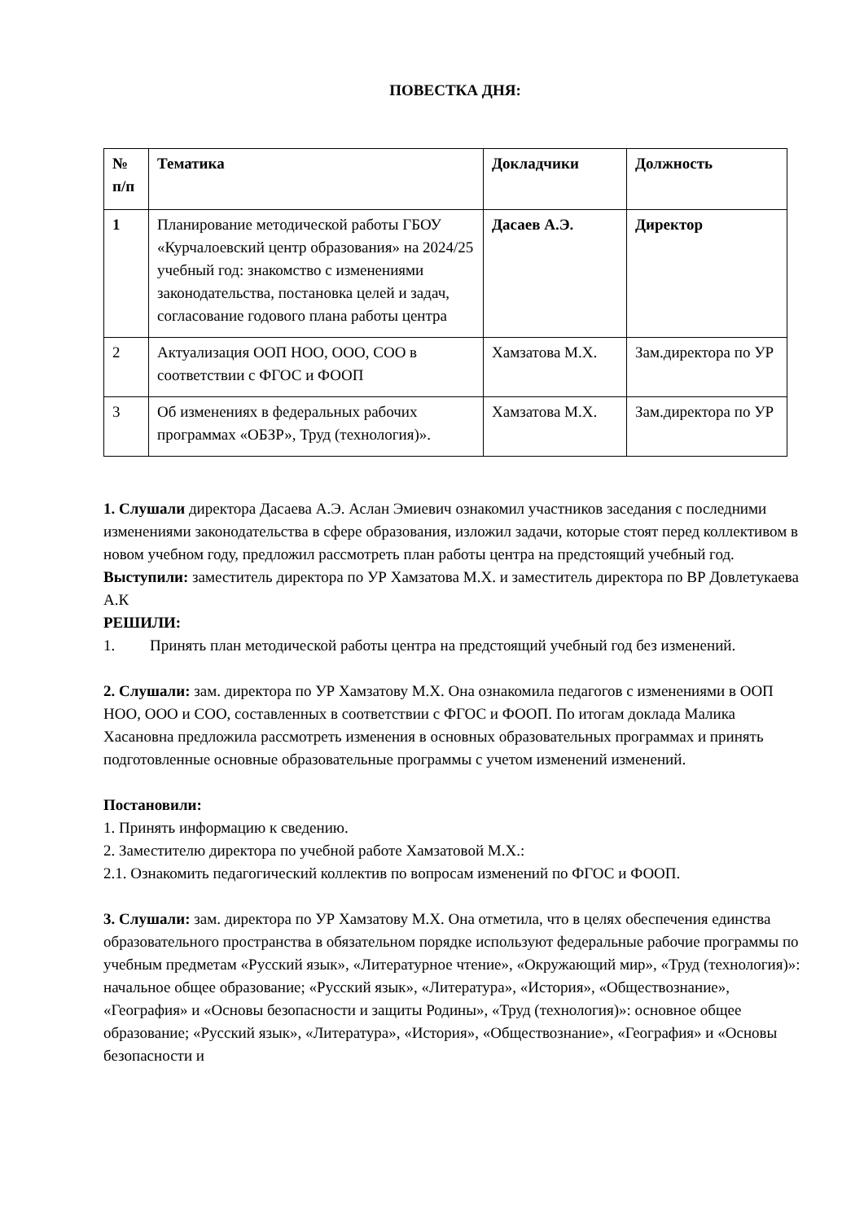ПОВЕСТКА ДНЯ:
| № п/п | Тематика | Докладчики | Должность |
| --- | --- | --- | --- |
| 1 | Планирование методической работы ГБОУ «Курчалоевский центр образования» на 2024/25 учебный год: знакомство с изменениями законодательства, постановка целей и задач, согласование годового плана работы центра | Дасаев А.Э. | Директор |
| 2 | Актуализация ООП НОО, ООО, СОО в соответствии с ФГОС и ФООП | Хамзатова М.Х. | Зам.директора по УР |
| 3 | Об изменениях в федеральных рабочих программах «ОБЗР», Труд (технология)». | Хамзатова М.Х. | Зам.директора по УР |
1. Слушали директора Дасаева А.Э. Аслан Эмиевич ознакомил участников заседания с последними изменениями законодательства в сфере образования, изложил задачи, которые стоят перед коллективом в новом учебном году, предложил рассмотреть план работы центра на предстоящий учебный год.
Выступили: заместитель директора по УР Хамзатова М.Х. и заместитель директора по ВР Довлетукаева А.К
РЕШИЛИ:
1. Принять план методической работы центра на предстоящий учебный год без изменений.
2. Слушали: зам. директора по УР Хамзатову М.Х. Она ознакомила педагогов с изменениями в ООП НОО, ООО и СОО, составленных в соответствии с ФГОС и ФООП. По итогам доклада Малика Хасановна предложила рассмотреть изменения в основных образовательных программах и принять подготовленные основные образовательные программы с учетом изменений изменений.
Постановили:
1. Принять информацию к сведению.
2. Заместителю директора по учебной работе Хамзатовой М.Х.:
2.1. Ознакомить педагогический коллектив по вопросам изменений по ФГОС и ФООП.
3. Слушали: зам. директора по УР Хамзатову М.Х. Она отметила, что в целях обеспечения единства образовательного пространства в обязательном порядке используют федеральные рабочие программы по учебным предметам «Русский язык», «Литературное чтение», «Окружающий мир», «Труд (технология)»: начальное общее образование; «Русский язык», «Литература», «История», «Обществознание», «География» и «Основы безопасности и защиты Родины», «Труд (технология)»: основное общее образование; «Русский язык», «Литература», «История», «Обществознание», «География» и «Основы безопасности и